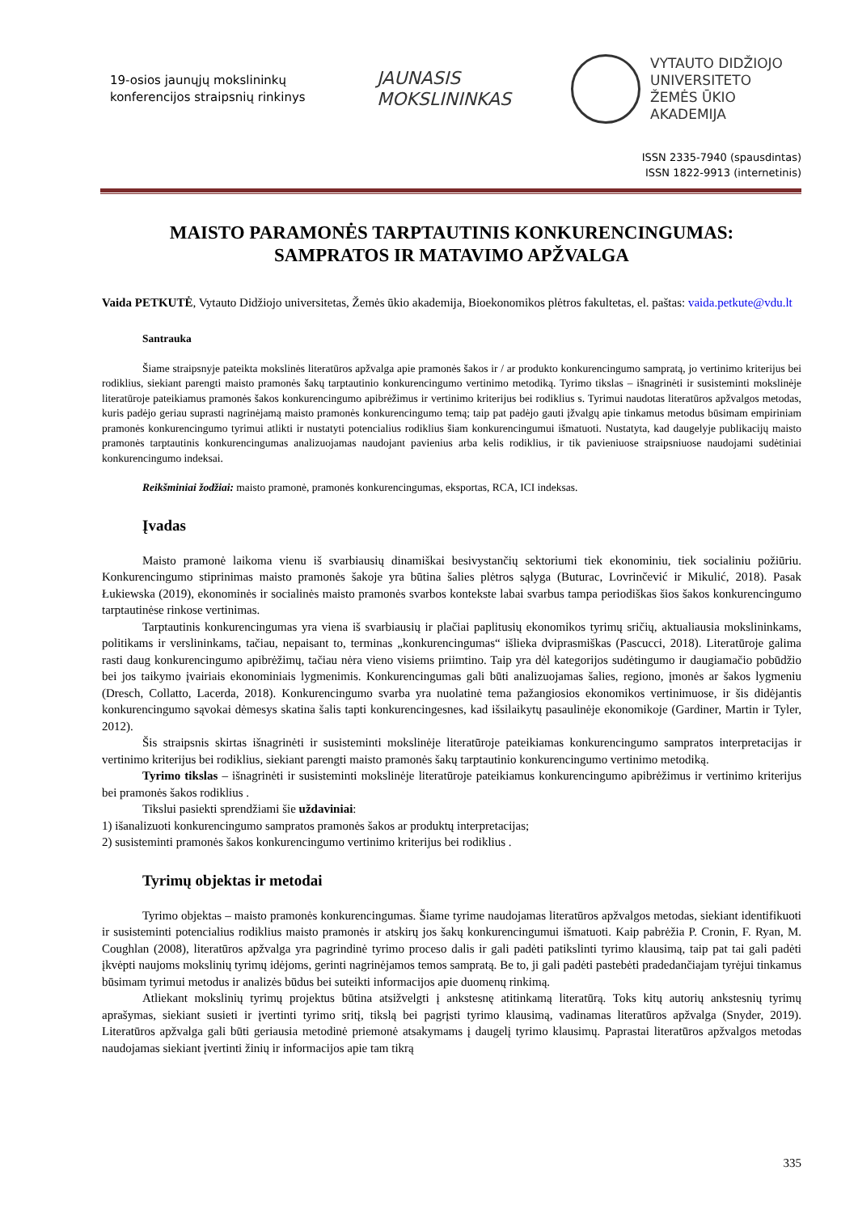19-osios jaunųjų mokslininkų
konferencijos straipsnių rinkinys
JAUNASIS
MOKSLININKAS
VYTAUTO DIDŽIOJO
UNIVERSITETO
ŽEMĖS ŪKIO
AKADEMIJA
ISSN 2335-7940 (spausdintas)
ISSN 1822-9913 (internetinis)
MAISTO PARAMONĖS TARPTAUTINIS KONKURENCINGUMAS:
SAMPRATOS IR MATAVIMO APŽVALGA
Vaida PETKUTĖ, Vytauto Didžiojo universitetas, Žemės ūkio akademija, Bioekonomikos plėtros fakultetas, el. paštas: vaida.petkute@vdu.lt
Santrauka
Šiame straipsnyje pateikta mokslinės literatūros apžvalga apie pramonės šakos ir / ar produkto konkurencingumo sampratą, jo vertinimo kriterijus bei rodiklius, siekiant parengti maisto pramonės šakų tarptautinio konkurencingumo vertinimo metodiką. Tyrimo tikslas – išnagrinėti ir susisteminti mokslinėje literatūroje pateikiamus pramonės šakos konkurencingumo apibrėžimus ir vertinimo kriterijus bei rodiklius s. Tyrimui naudotas literatūros apžvalgos metodas, kuris padėjo geriau suprasti nagrinėjamą maisto pramonės konkurencingumo temą; taip pat padėjo gauti įžvalgų apie tinkamus metodus būsimam empiriniam pramonės konkurencingumo tyrimui atlikti ir nustatyti potencialius rodiklius šiam konkurencingumui išmatuoti. Nustatyta, kad daugelyje publikacijų maisto pramonės tarptautinis konkurencingumas analizuojamas naudojant pavienius arba kelis rodiklius, ir tik pavieniuose straipsniuose naudojami sudėtiniai konkurencingumo indeksai.
Reikšminiai žodžiai: maisto pramonė, pramonės konkurencingumas, eksportas, RCA, ICI indeksas.
Įvadas
Maisto pramonė laikoma vienu iš svarbiausių dinamiškai besivystančių sektoriumi tiek ekonominiu, tiek socialiniu požiūriu. Konkurencingumo stiprinimas maisto pramonės šakoje yra būtina šalies plėtros sąlyga (Buturac, Lovrinčević ir Mikulić, 2018). Pasak Łukiewska (2019), ekonominės ir socialinės maisto pramonės svarbos kontekste labai svarbus tampa periodiškas šios šakos konkurencingumo tarptautinėse rinkose vertinimas.
Tarptautinis konkurencingumas yra viena iš svarbiausių ir plačiai paplitusių ekonomikos tyrimų sričių, aktualiausia mokslininkams, politikams ir verslininkams, tačiau, nepaisant to, terminas „konkurencingumas“ išlieka dviprasmiškas (Pascucci, 2018). Literatūroje galima rasti daug konkurencingumo apibrėžimų, tačiau nėra vieno visiems priimtino. Taip yra dėl kategorijos sudėtingumo ir daugiamačio pobūdžio bei jos taikymo įvairiais ekonominiais lygmenimis. Konkurencingumas gali būti analizuojamas šalies, regiono, įmonės ar šakos lygmeniu (Dresch, Collatto, Lacerda, 2018). Konkurencingumo svarba yra nuolatinė tema pažangiosios ekonomikos vertinimuose, ir šis didėjantis konkurencingumo sąvokai dėmesys skatina šalis tapti konkurencingesnes, kad išsilaikytų pasaulinėje ekonomikoje (Gardiner, Martin ir Tyler, 2012).
Šis straipsnis skirtas išnagrinėti ir susisteminti mokslinėje literatūroje pateikiamas konkurencingumo sampratos interpretacijas ir vertinimo kriterijus bei rodiklius, siekiant parengti maisto pramonės šakų tarptautinio konkurencingumo vertinimo metodiką.
Tyrimo tikslas – išnagrinėti ir susisteminti mokslinėje literatūroje pateikiamus konkurencingumo apibrėžimus ir vertinimo kriterijus bei pramonės šakos rodiklius .
Tikslui pasiekti sprendžiami šie uždaviniai:
1) išanalizuoti konkurencingumo sampratos pramonės šakos ar produktų interpretacijas;
2) susisteminti pramonės šakos konkurencingumo vertinimo kriterijus bei rodiklius .
Tyrimų objektas ir metodai
Tyrimo objektas – maisto pramonės konkurencingumas. Šiame tyrime naudojamas literatūros apžvalgos metodas, siekiant identifikuoti ir susisteminti potencialius rodiklius maisto pramonės ir atskirų jos šakų konkurencingumui išmatuoti. Kaip pabrėžia P. Cronin, F. Ryan, M. Coughlan (2008), literatūros apžvalga yra pagrindinė tyrimo proceso dalis ir gali padėti patikslinti tyrimo klausimą, taip pat tai gali padėti įkvėpti naujoms mokslinių tyrimų idėjoms, gerinti nagrinėjamos temos sampratą. Be to, ji gali padėti pastebėti pradedančiajam tyrėjui tinkamus būsimam tyrimui metodus ir analizės būdus bei suteikti informacijos apie duomenų rinkimą.
Atliekant mokslinių tyrimų projektus būtina atsižvelgti į ankstesnę atitinkamą literatūrą. Toks kitų autorių ankstesnių tyrimų aprašymas, siekiant susieti ir įvertinti tyrimo sritį, tikslą bei pagrįsti tyrimo klausimą, vadinamas literatūros apžvalga (Snyder, 2019). Literatūros apžvalga gali būti geriausia metodinė priemonė atsakymams į daugelį tyrimo klausimų. Paprastai literatūros apžvalgos metodas naudojamas siekiant įvertinti žinių ir informacijos apie tam tikrą
335